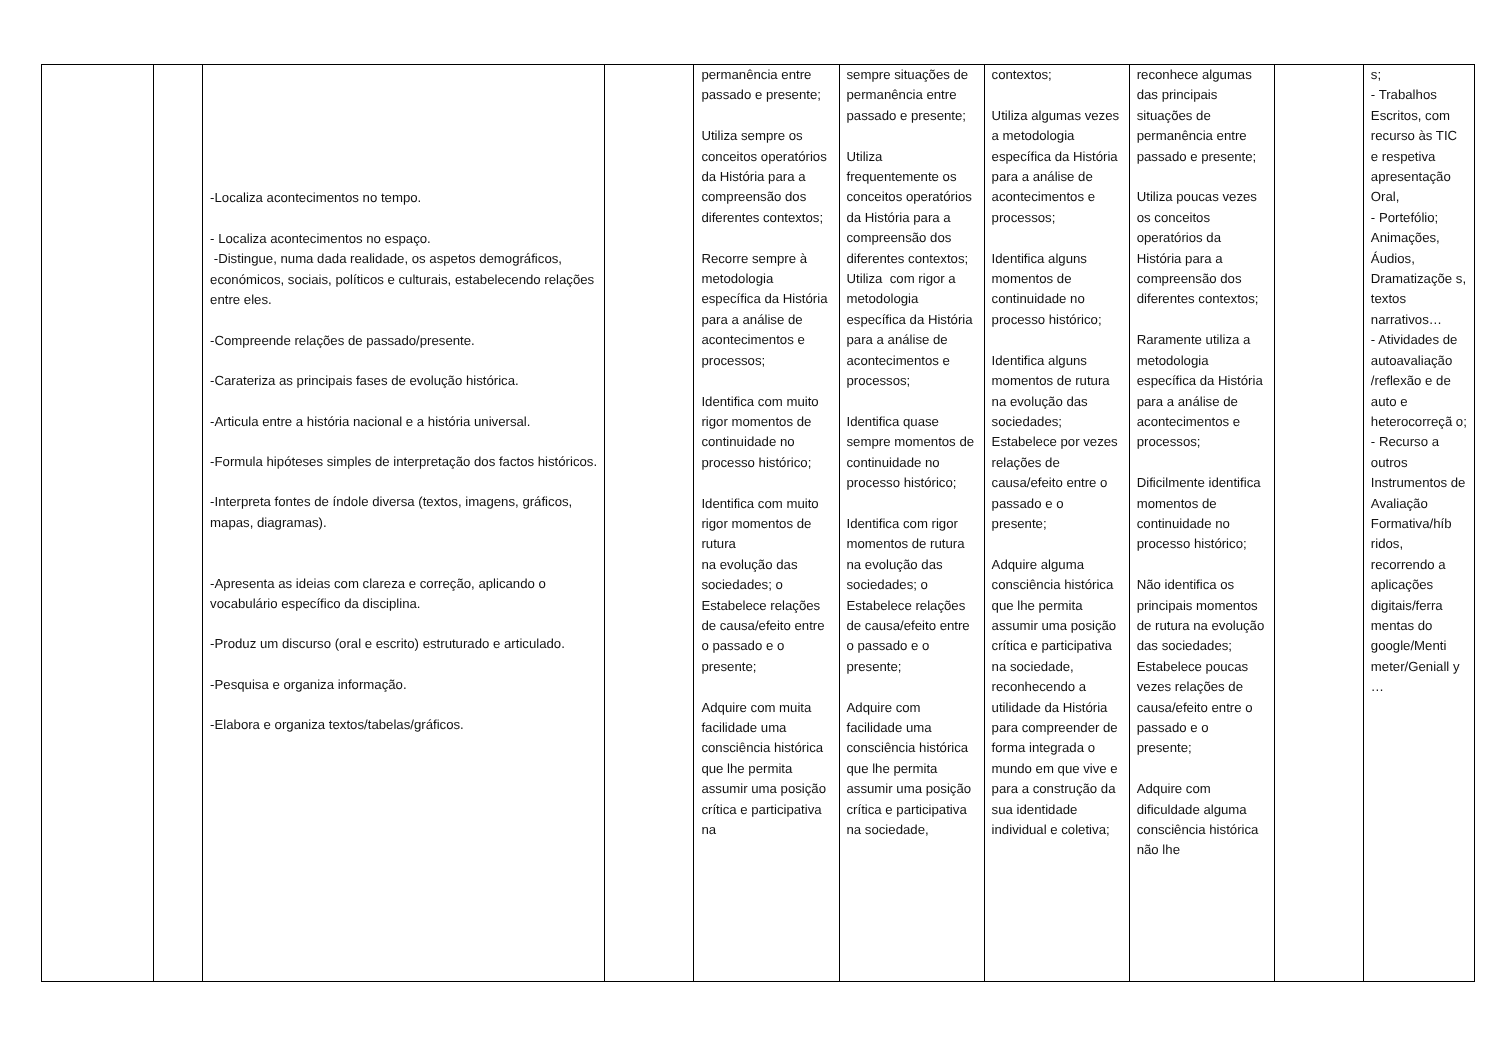| | | -Localiza acontecimentos no tempo. - Localiza acontecimentos no espaço. -Distingue, numa dada realidade, os aspetos demográficos, económicos, sociais, políticos e culturais, estabelecendo relações entre eles. -Compreende relações de passado/presente. -Carateriza as principais fases de evolução histórica. -Articula entre a história nacional e a história universal. -Formula hipóteses simples de interpretação dos factos históricos. -Interpreta fontes de índole diversa (textos, imagens, gráficos, mapas, diagramas). -Apresenta as ideias com clareza e correção, aplicando o vocabulário específico da disciplina. -Produz um discurso (oral e escrito) estruturado e articulado. -Pesquisa e organiza informação. -Elabora e organiza textos/tabelas/gráficos. | | permanência entre passado e presente; Utiliza sempre os conceitos operatórios da História para a compreensão dos diferentes contextos; Recorre sempre à metodologia específica da História para a análise de acontecimentos e processos; Identifica com muito rigor momentos de continuidade no processo histórico; Identifica com muito rigor momentos de rutura na evolução das sociedades; o Estabelece relações de causa/efeito entre o passado e o presente; Adquire com muita facilidade uma consciência histórica que lhe permita assumir uma posição crítica e participativa na | sempre situações de permanência entre passado e presente; Utiliza frequentemente os conceitos operatórios da História para a compreensão dos diferentes contextos; Utiliza com rigor a metodologia específica da História para a análise de acontecimentos e processos; Identifica quase sempre momentos de continuidade no processo histórico; Identifica com rigor momentos de rutura na evolução das sociedades; o Estabelece relações de causa/efeito entre o passado e o presente; Adquire com facilidade uma consciência histórica que lhe permita assumir uma posição crítica e participativa na sociedade, | contextos; Utiliza algumas vezes a metodologia específica da História para a análise de acontecimentos e processos; Identifica alguns momentos de continuidade no processo histórico; Identifica alguns momentos de rutura na evolução das sociedades; Estabelece por vezes relações de causa/efeito entre o passado e o presente; Adquire alguma consciência histórica que lhe permita assumir uma posição crítica e participativa na sociedade, reconhecendo a utilidade da História para compreender de forma integrada o mundo em que vive e para a construção da sua identidade individual e coletiva; | reconhece algumas das principais situações de permanência entre passado e presente; Utiliza poucas vezes os conceitos operatórios da História para a compreensão dos diferentes contextos; Raramente utiliza a metodologia específica da História para a análise de acontecimentos e processos; Dificilmente identifica momentos de continuidade no processo histórico; Não identifica os principais momentos de rutura na evolução das sociedades; Estabelece poucas vezes relações de causa/efeito entre o passado e o presente; Adquire com dificuldade alguma consciência histórica não lhe | | s; - Trabalhos Escritos, com recurso às TIC e respetiva apresentação Oral, - Portefólio; Animações, Áudios, Dramatizaçõe s, textos narrativos… - Atividades de autoavaliação /reflexão e de auto e heterocorreçã o; - Recurso a outros Instrumentos de Avaliação Formativa/híb ridos, recorrendo a aplicações digitais/ferra mentas do google/Menti meter/Geniall y … |